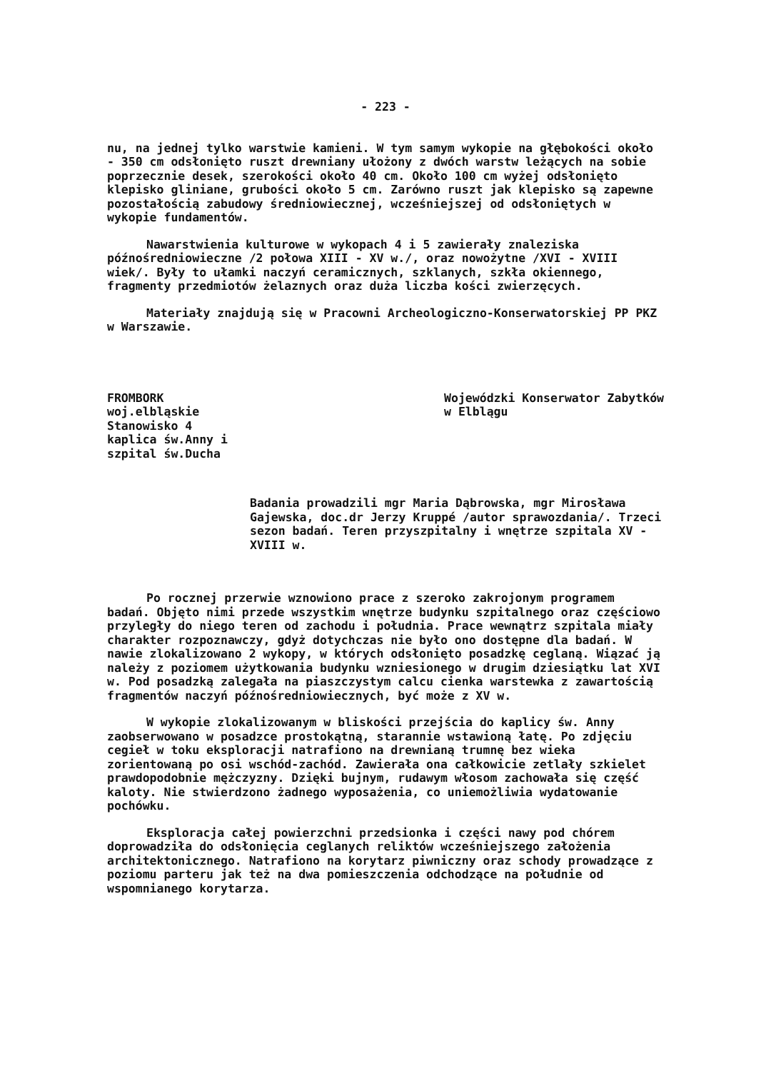- 223 -
nu, na jednej tylko warstwie kamieni. W tym samym wykopie na głębokości około - 350 cm odsłonięto ruszt drewniany ułożony z dwóch warstw leżących na sobie poprzecznie desek, szerokości około 40 cm. Około 100 cm wyżej odsłonięto klepisko gliniane, grubości około 5 cm. Zarówno ruszt jak klepisko są zapewne pozostałością zabudowy średniowiecznej, wcześniejszej od odsłoniętych w wykopie fundamentów.
Nawarstwienia kulturowe w wykopach 4 i 5 zawierały znaleziska późnośredniowieczne /2 połowa XIII - XV w./, oraz nowożytne /XVI - XVIII wiek/. Były to ułamki naczyń ceramicznych, szklanych, szkła okiennego, fragmenty przedmiotów żelaznych oraz duża liczba kości zwierzęcych.
Materiały znajdują się w Pracowni Archeologiczno-Konserwatorskiej PP PKZ w Warszawie.
FROMBORK woj.elbląskie Stanowisko 4 kaplica św.Anny i szpital św.Ducha
Wojewódzki Konserwator Zabytków w Elblągu
Badania prowadzili mgr Maria Dąbrowska, mgr Mirosława Gajewska, doc.dr Jerzy Kruppé /autor sprawozdania/. Trzeci sezon badań. Teren przyszpitalny i wnętrze szpitala XV - XVIII w.
Po rocznej przerwie wznowiono prace z szeroko zakrojonym programem badań. Objęto nimi przede wszystkim wnętrze budynku szpitalnego oraz częściowo przyległy do niego teren od zachodu i południa. Prace wewnątrz szpitala miały charakter rozpoznawczy, gdyż dotychczas nie było ono dostępne dla badań. W nawie zlokalizowano 2 wykopy, w których odsłonięto posadzkę ceglaną. Wiązać ją należy z poziomem użytkowania budynku wzniesionego w drugim dziesiątku lat XVI w. Pod posadzką zalegała na piaszczystym calcu cienka warstewka z zawartością fragmentów naczyń późnośredniowiecznych, być może z XV w.
W wykopie zlokalizowanym w bliskości przejścia do kaplicy św. Anny zaobserwowano w posadzce prostokątną, starannie wstawioną łatę. Po zdjęciu cegieł w toku eksploracji natrafiono na drewnianą trumnę bez wieka zorientowaną po osi wschód-zachód. Zawierała ona całkowicie zetlały szkielet prawdopodobnie mężczyzny. Dzięki bujnym, rudawym włosom zachowała się część kaloty. Nie stwierdzono żadnego wyposażenia, co uniemożliwia wydatowanie pochówku.
Eksploracja całej powierzchni przedsionka i części nawy pod chórem doprowadziła do odsłonięcia ceglanych reliktów wcześniejszego założenia architektonicznego. Natrafiono na korytarz piwniczny oraz schody prowadzące z poziomu parteru jak też na dwa pomieszczenia odchodzące na południe od wspomnianego korytarza.